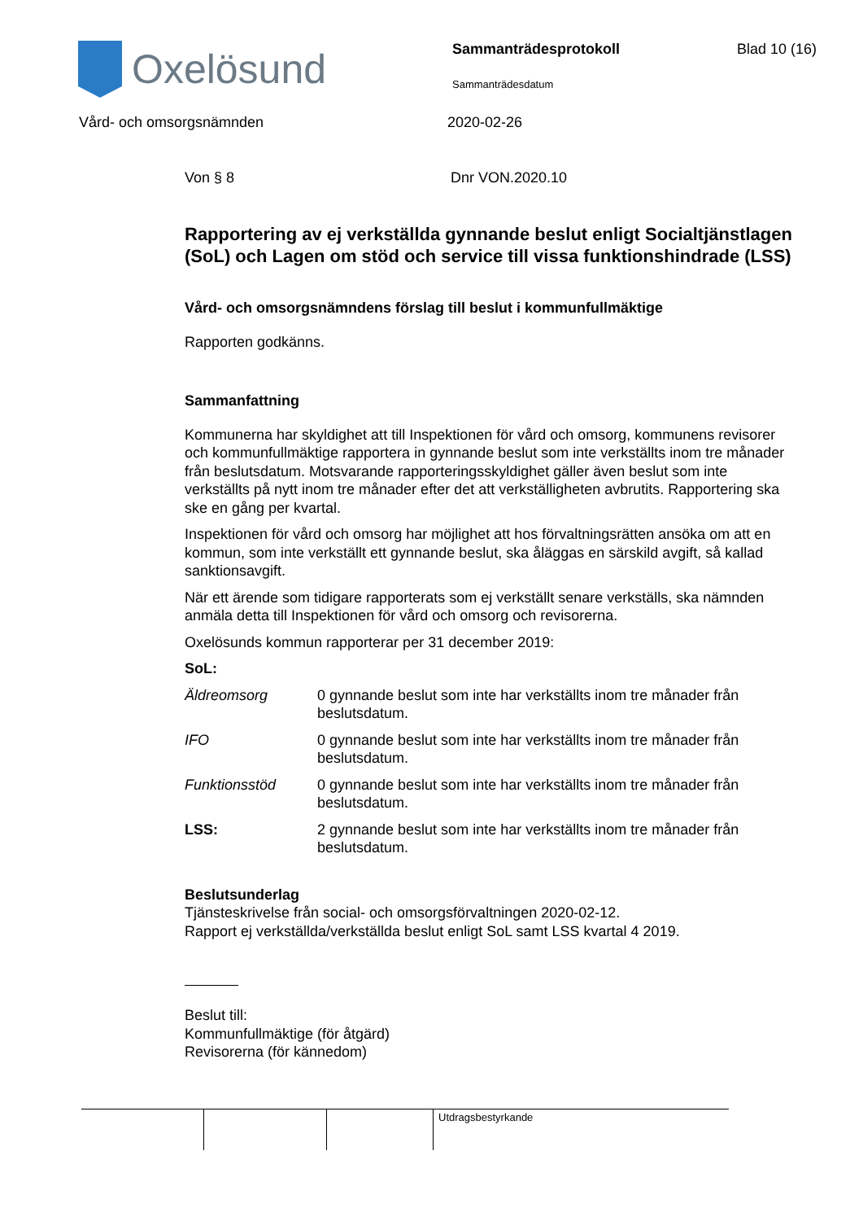Oxelösund
Sammanträdesprotokoll
Sammanträdesdatum
Blad 10 (16)
Vård- och omsorgsnämnden 2020-02-26
Von § 8 Dnr VON.2020.10
Rapportering av ej verkställda gynnande beslut enligt Socialtjänstlagen (SoL) och Lagen om stöd och service till vissa funktionshindrade (LSS)
Vård- och omsorgsnämndens förslag till beslut i kommunfullmäktige
Rapporten godkänns.
Sammanfattning
Kommunerna har skyldighet att till Inspektionen för vård och omsorg, kommunens revisorer och kommunfullmäktige rapportera in gynnande beslut som inte verkställts inom tre månader från beslutsdatum. Motsvarande rapporteringsskyldighet gäller även beslut som inte verkställts på nytt inom tre månader efter det att verkställigheten avbrutits. Rapportering ska ske en gång per kvartal.
Inspektionen för vård och omsorg har möjlighet att hos förvaltningsrätten ansöka om att en kommun, som inte verkställt ett gynnande beslut, ska åläggas en särskild avgift, så kallad sanktionsavgift.
När ett ärende som tidigare rapporterats som ej verkställt senare verkställs, ska nämnden anmäla detta till Inspektionen för vård och omsorg och revisorerna.
Oxelösunds kommun rapporterar per 31 december 2019:
SoL:
| Äldreomsorg | 0 gynnande beslut som inte har verkställts inom tre månader från beslutsdatum. |
| IFO | 0 gynnande beslut som inte har verkställts inom tre månader från beslutsdatum. |
| Funktionsstöd | 0 gynnande beslut som inte har verkställts inom tre månader från beslutsdatum. |
| LSS: | 2 gynnande beslut som inte har verkställts inom tre månader från beslutsdatum. |
Beslutsunderlag
Tjänsteskrivelse från social- och omsorgsförvaltningen 2020-02-12.
Rapport ej verkställda/verkställda beslut enligt SoL samt LSS kvartal 4 2019.
Beslut till:
Kommunfullmäktige (för åtgärd)
Revisorerna (för kännedom)
Utdragsbestyrkande